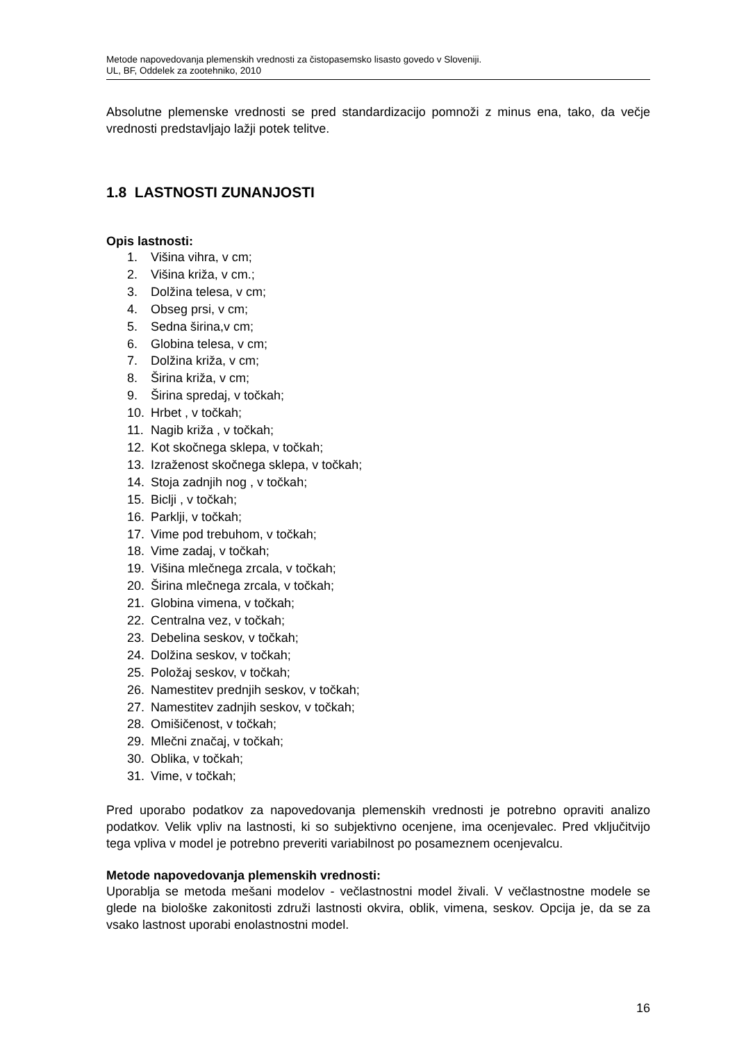Metode napovedovanja plemenskih vrednosti za čistopasemsko lisasto govedo v Sloveniji.
UL, BF, Oddelek za zootehniko, 2010
Absolutne plemenske vrednosti se pred standardizacijo pomnoži z minus ena, tako, da večje vrednosti predstavljajo lažji potek telitve.
1.8 LASTNOSTI ZUNANJOSTI
Opis lastnosti:
1. Višina vihra, v cm;
2. Višina križa, v cm.;
3. Dolžina telesa, v cm;
4. Obseg prsi, v cm;
5. Sedna širina,v cm;
6. Globina telesa, v cm;
7. Dolžina križa, v cm;
8. Širina križa, v cm;
9. Širina spredaj, v točkah;
10. Hrbet , v točkah;
11. Nagib križa , v točkah;
12. Kot skočnega sklepa, v točkah;
13. Izraženost skočnega sklepa, v točkah;
14. Stoja zadnjih nog , v točkah;
15. Biclji , v točkah;
16. Parklji, v točkah;
17. Vime pod trebuhom, v točkah;
18. Vime zadaj, v točkah;
19. Višina mlečnega zrcala, v točkah;
20. Širina mlečnega zrcala, v točkah;
21. Globina vimena, v točkah;
22. Centralna vez, v točkah;
23. Debelina seskov, v točkah;
24. Dolžina seskov, v točkah;
25. Položaj seskov, v točkah;
26. Namestitev prednjih seskov, v točkah;
27. Namestitev zadnjih seskov, v točkah;
28. Omišičenost, v točkah;
29. Mlečni značaj, v točkah;
30. Oblika, v točkah;
31. Vime, v točkah;
Pred uporabo podatkov za napovedovanja plemenskih vrednosti je potrebno opraviti analizo podatkov. Velik vpliv na lastnosti, ki so subjektivno ocenjene, ima ocenjevalec. Pred vključitvijo tega vpliva v model je potrebno preveriti variabilnost po posameznem ocenjevalcu.
Metode napovedovanja plemenskih vrednosti:
Uporablja se metoda mešani modelov - večlastnostni model živali. V večlastnostne modele se glede na biološke zakonitosti združi lastnosti okvira, oblik, vimena, seskov. Opcija je, da se za vsako lastnost uporabi enolastnostni model.
16